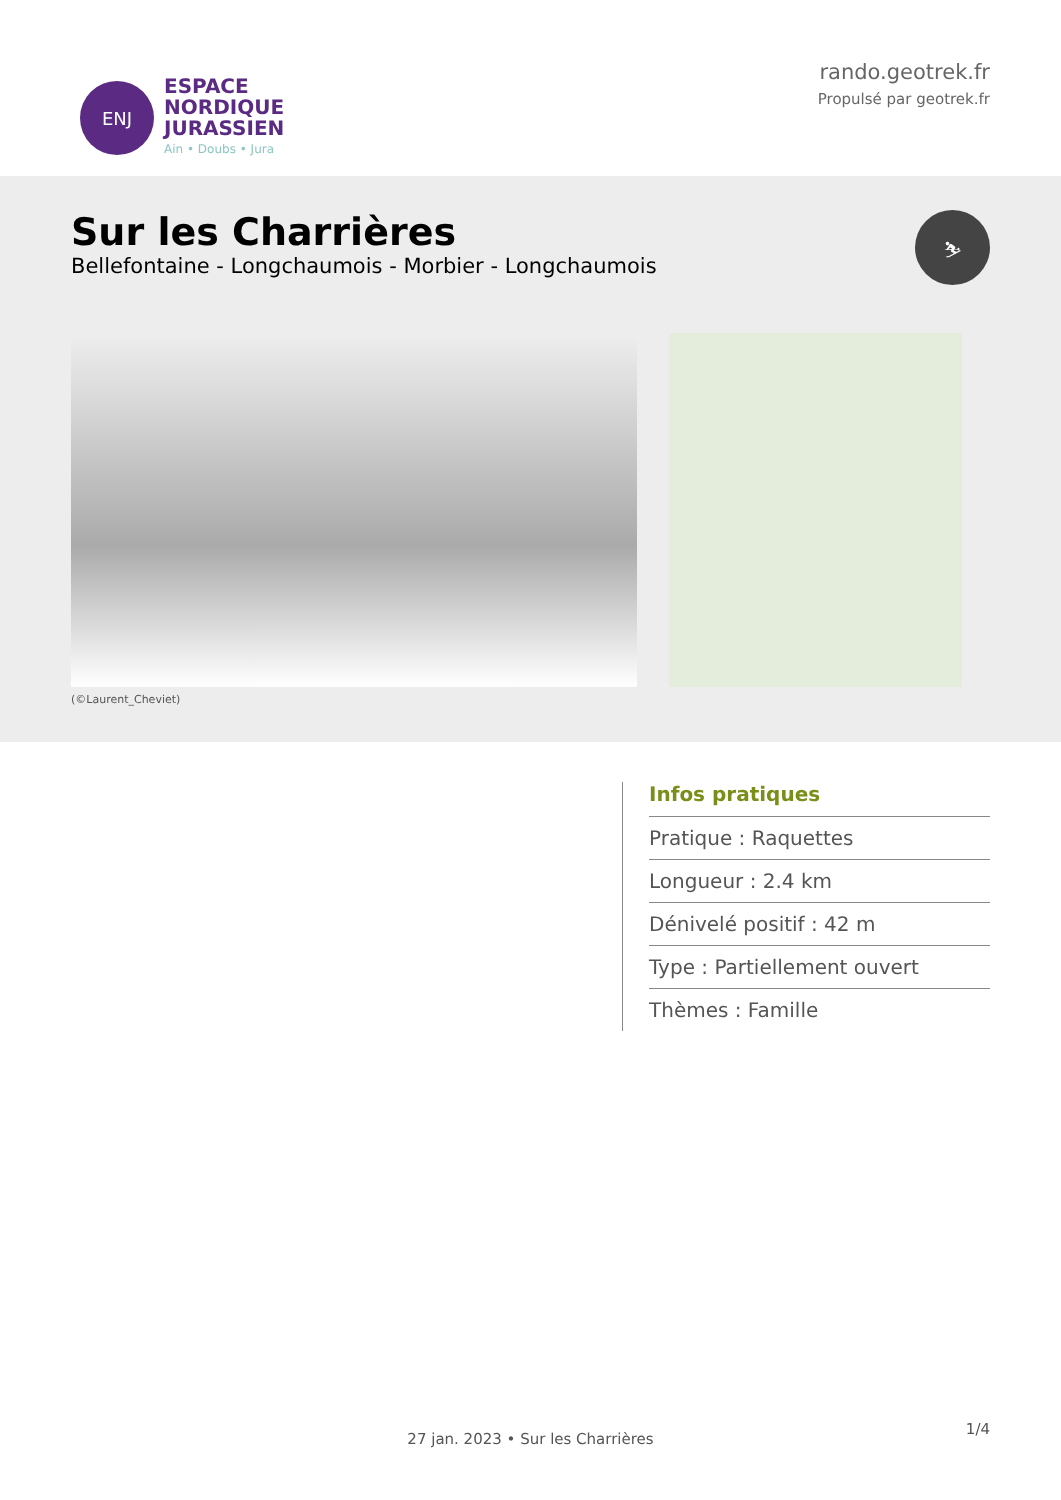ENJ
ESPACE
NORDIQUE
JURASSIEN
Ain • Doubs • Jura
rando.geotrek.fr
Propulsé par geotrek.fr
Sur les Charrières
Bellefontaine - Longchaumois - Morbier - Longchaumois
⛷
(©Laurent_Cheviet)
Infos pratiques
Pratique : Raquettes
Longueur : 2.4 km
Dénivelé positif : 42 m
Type : Partiellement ouvert
Thèmes : Famille
1/4
27 jan. 2023 • Sur les Charrières